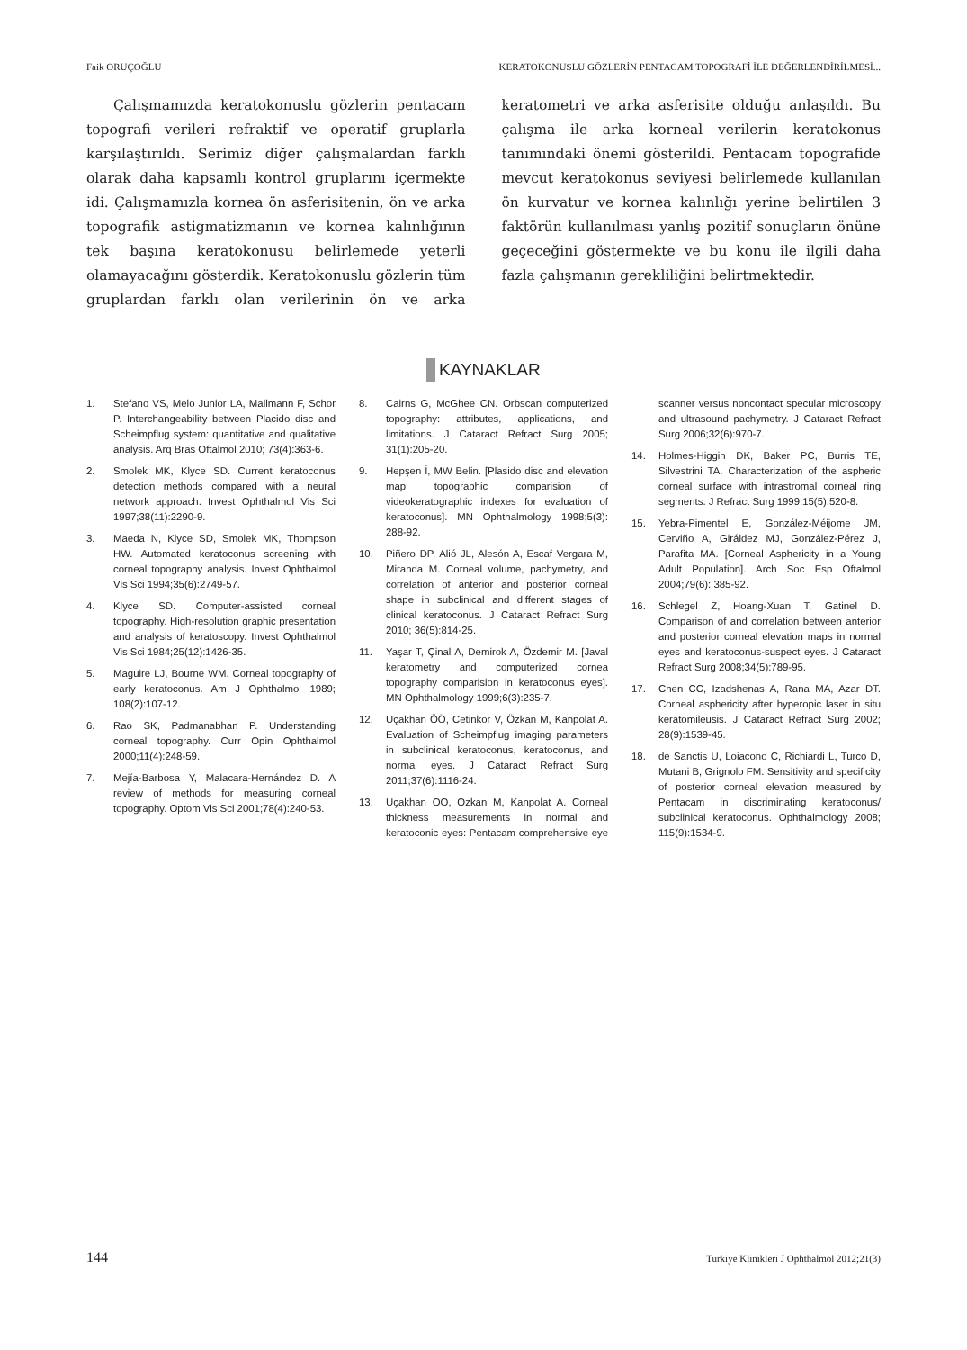Faik ORUÇOĞLU KERATOKONUSLU GÖZLERİN PENTACAM TOPOGRAFİ İLE DEĞERLENDİRİLMESİ...
Çalışmamızda keratokonuslu gözlerin pentacam topografi verileri refraktif ve operatif gruplarla karşılaştırıldı. Serimiz diğer çalışmalardan farklı olarak daha kapsamlı kontrol gruplarını içermekte idi. Çalışmamızla kornea ön asferisitenin, ön ve arka topografik astigmatizmanın ve kornea kalınlığının tek başına keratokonusu belirlemede yeterli olamayacağını gösterdik. Keratokonuslu gözlerin tüm gruplardan farklı olan verilerinin ön ve arka keratometri ve arka asferisite olduğu anlaşıldı. Bu çalışma ile arka korneal verilerin keratokonus tanımındaki önemi gösterildi. Pentacam topografide mevcut keratokonus seviyesi belirlemede kullanılan ön kurvatur ve kornea kalınlığı yerine belirtilen 3 faktörün kullanılması yanlış pozitif sonuçların önüne geçeceğini göstermekte ve bu konu ile ilgili daha fazla çalışmanın gerekliliğini belirtmektedir.
KAYNAKLAR
1. Stefano VS, Melo Junior LA, Mallmann F, Schor P. Interchangeability between Placido disc and Scheimpflug system: quantitative and qualitative analysis. Arq Bras Oftalmol 2010; 73(4):363-6.
2. Smolek MK, Klyce SD. Current keratoconus detection methods compared with a neural network approach. Invest Ophthalmol Vis Sci 1997;38(11):2290-9.
3. Maeda N, Klyce SD, Smolek MK, Thompson HW. Automated keratoconus screening with corneal topography analysis. Invest Ophthalmol Vis Sci 1994;35(6):2749-57.
4. Klyce SD. Computer-assisted corneal topography. High-resolution graphic presentation and analysis of keratoscopy. Invest Ophthalmol Vis Sci 1984;25(12):1426-35.
5. Maguire LJ, Bourne WM. Corneal topography of early keratoconus. Am J Ophthalmol 1989; 108(2):107-12.
6. Rao SK, Padmanabhan P. Understanding corneal topography. Curr Opin Ophthalmol 2000;11(4):248-59.
7. Mejía-Barbosa Y, Malacara-Hernández D. A review of methods for measuring corneal topography. Optom Vis Sci 2001;78(4):240-53.
8. Cairns G, McGhee CN. Orbscan computerized topography: attributes, applications, and limitations. J Cataract Refract Surg 2005; 31(1):205-20.
9. Hepşen İ, MW Belin. [Plasido disc and elevation map topographic comparision of videokeratographic indexes for evaluation of keratoconus]. MN Ophthalmology 1998;5(3): 288-92.
10. Piñero DP, Alió JL, Alesón A, Escaf Vergara M, Miranda M. Corneal volume, pachymetry, and correlation of anterior and posterior corneal shape in subclinical and different stages of clinical keratoconus. J Cataract Refract Surg 2010; 36(5):814-25.
11. Yaşar T, Çinal A, Demirok A, Özdemir M. [Javal keratometry and computerized cornea topography comparision in keratoconus eyes]. MN Ophthalmology 1999;6(3):235-7.
12. Uçakhan ÖÖ, Cetinkor V, Özkan M, Kanpolat A. Evaluation of Scheimpflug imaging parameters in subclinical keratoconus, keratoconus, and normal eyes. J Cataract Refract Surg 2011;37(6):1116-24.
13. Uçakhan OO, Ozkan M, Kanpolat A. Corneal thickness measurements in normal and keratoconic eyes: Pentacam comprehensive eye scanner versus noncontact specular microscopy and ultrasound pachymetry. J Cataract Refract Surg 2006;32(6):970-7.
14. Holmes-Higgin DK, Baker PC, Burris TE, Silvestrini TA. Characterization of the aspheric corneal surface with intrastromal corneal ring segments. J Refract Surg 1999;15(5):520-8.
15. Yebra-Pimentel E, González-Méijome JM, Cerviño A, Giráldez MJ, González-Pérez J, Parafita MA. [Corneal Asphericity in a Young Adult Population]. Arch Soc Esp Oftalmol 2004;79(6): 385-92.
16. Schlegel Z, Hoang-Xuan T, Gatinel D. Comparison of and correlation between anterior and posterior corneal elevation maps in normal eyes and keratoconus-suspect eyes. J Cataract Refract Surg 2008;34(5):789-95.
17. Chen CC, Izadshenas A, Rana MA, Azar DT. Corneal asphericity after hyperopic laser in situ keratomileusis. J Cataract Refract Surg 2002; 28(9):1539-45.
18. de Sanctis U, Loiacono C, Richiardi L, Turco D, Mutani B, Grignolo FM. Sensitivity and specificity of posterior corneal elevation measured by Pentacam in discriminating keratoconus/ subclinical keratoconus. Ophthalmology 2008; 115(9):1534-9.
144 Turkiye Klinikleri J Ophthalmol 2012;21(3)